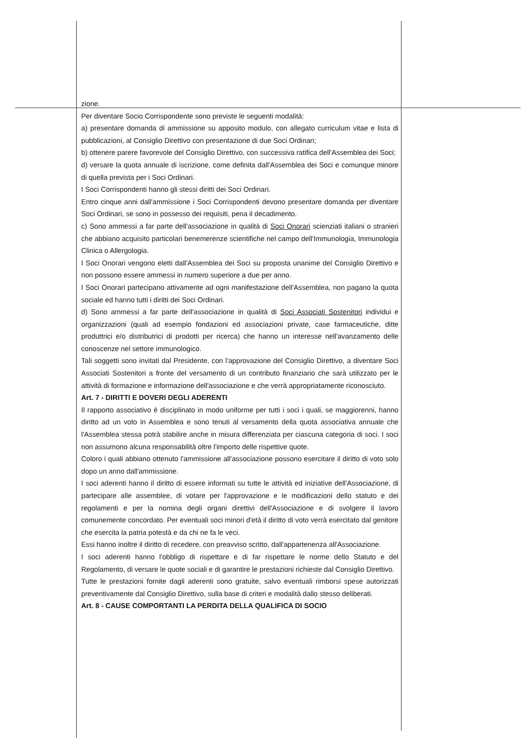zione.
Per diventare Socio Corrispondente sono previste le seguenti modalità:
a) presentare domanda di ammissione su apposito modulo, con allegato curriculum vitae e lista di pubblicazioni, al Consiglio Direttivo con presentazione di due Soci Ordinari;
b) ottenere parere favorevole del Consiglio Direttivo, con successiva ratifica dell'Assemblea dei Soci;
d) versare la quota annuale di iscrizione, come definita dall'Assemblea dei Soci e comunque minore di quella prevista per i Soci Ordinari.
I Soci Corrispondenti hanno gli stessi diritti dei Soci Ordinari.
Entro cinque anni dall'ammissione i Soci Corrispondenti devono presentare domanda per diventare Soci Ordinari, se sono in possesso dei requisiti, pena il decadimento.
c) Sono ammessi a far parte dell'associazione in qualità di Soci Onorari scienziati italiani o stranieri che abbiano acquisito particolari benemerenze scientifiche nel campo dell'Immunologia, Immunologia Clinica o Allergologia.
I Soci Onorari vengono eletti dall'Assemblea dei Soci su proposta unanime del Consiglio Direttivo e non possono essere ammessi in numero superiore a due per anno.
I Soci Onorari partecipano attivamente ad ogni manifestazione dell'Assemblea, non pagano la quota sociale ed hanno tutti i diritti dei Soci Ordinari.
d) Sono ammessi a far parte dell'associazione in qualità di Soci Associati Sostenitori individui e organizzazioni (quali ad esempio fondazioni ed associazioni private, case farmaceutiche, ditte produttrici e/o distributrici di prodotti per ricerca) che hanno un interesse nell'avanzamento delle conoscenze nel settore immunologico.
Tali soggetti sono invitati dal Presidente, con l'approvazione del Consiglio Direttivo, a diventare Soci Associati Sostenitori a fronte del versamento di un contributo finanziario che sarà utilizzato per le attività di formazione e informazione dell'associazione e che verrà appropriatamente riconosciuto.
Art. 7 - DIRITTI E DOVERI DEGLI ADERENTI
Il rapporto associativo è disciplinato in modo uniforme per tutti i soci i quali, se maggiorenni, hanno diritto ad un voto in Assemblea e sono tenuti al versamento della quota associativa annuale che l'Assemblea stessa potrà stabilire anche in misura differenziata per ciascuna categoria di soci. I soci non assumono alcuna responsabilità oltre l'importo delle rispettive quote.
Coloro i quali abbiano ottenuto l'ammissione all'associazione possono esercitare il diritto di voto solo dopo un anno dall'ammissione.
I soci aderenti hanno il diritto di essere informati su tutte le attività ed iniziative dell'Associazione, di partecipare alle assemblee, di votare per l'approvazione e le modificazioni dello statuto e dei regolamenti e per la nomina degli organi direttivi dell'Associazione e di svolgere il lavoro comunemente concordato. Per eventuali soci minori d'età il diritto di voto verrà esercitato dal genitore che esercita la patria potestà e da chi ne fa le veci.
Essi hanno inoltre il diritto di recedere, con preavviso scritto, dall'appartenenza all'Associazione.
I soci aderenti hanno l'obbligo di rispettare e di far rispettare le norme dello Statuto e del Regolamento, di versare le quote sociali e di garantire le prestazioni richieste dal Consiglio Direttivo.
Tutte le prestazioni fornite dagli aderenti sono gratuite, salvo eventuali rimborsi spese autorizzati preventivamente dal Consiglio Direttivo, sulla base di criteri e modalità dallo stesso deliberati.
Art. 8 - CAUSE COMPORTANTI LA PERDITA DELLA QUALIFICA DI SOCIO